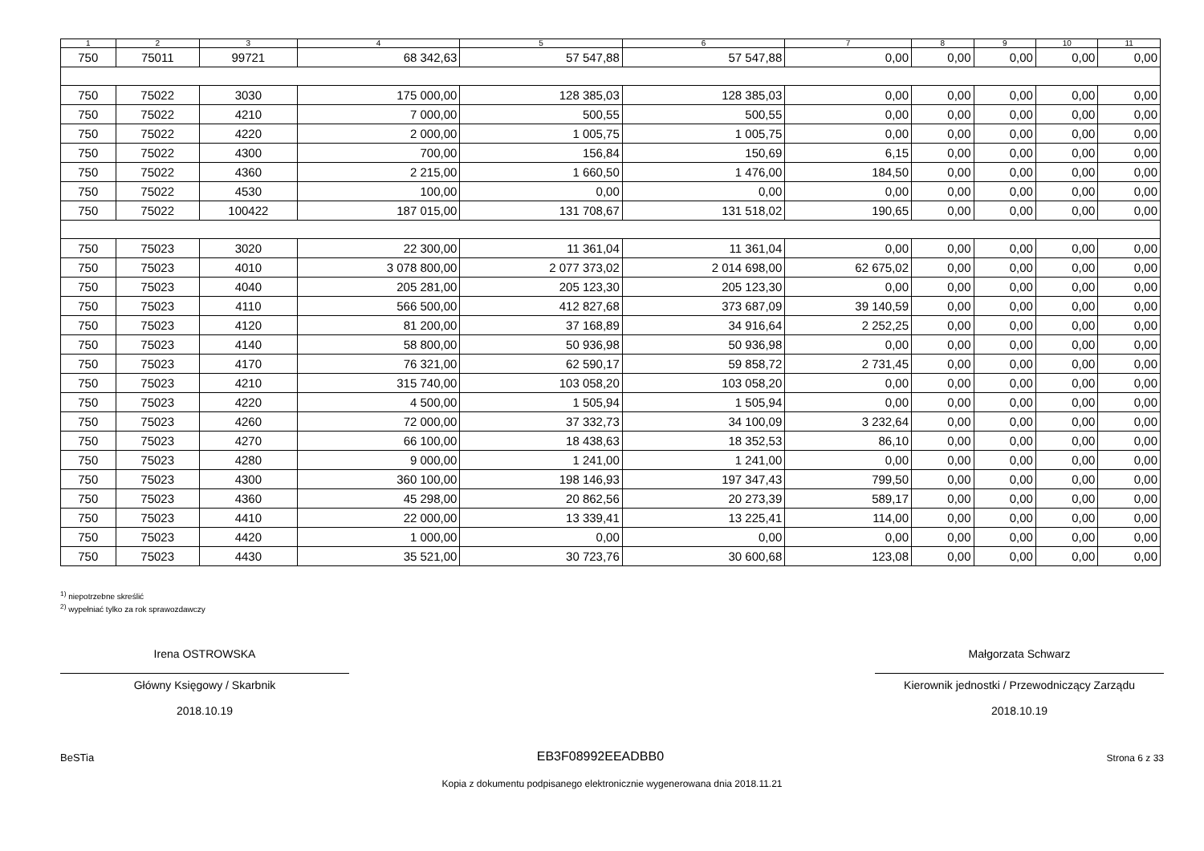| 1 | 2 | 3 | 4 | 5 | 6 | 7 | 8 | 9 | 10 | 11 |
| --- | --- | --- | --- | --- | --- | --- | --- | --- | --- | --- |
| 750 | 75011 | 99721 | 68 342,63 | 57 547,88 | 57 547,88 | 0,00 | 0,00 | 0,00 | 0,00 | 0,00 |
| 750 | 75022 | 3030 | 175 000,00 | 128 385,03 | 128 385,03 | 0,00 | 0,00 | 0,00 | 0,00 | 0,00 |
| 750 | 75022 | 4210 | 7 000,00 | 500,55 | 500,55 | 0,00 | 0,00 | 0,00 | 0,00 | 0,00 |
| 750 | 75022 | 4220 | 2 000,00 | 1 005,75 | 1 005,75 | 0,00 | 0,00 | 0,00 | 0,00 | 0,00 |
| 750 | 75022 | 4300 | 700,00 | 156,84 | 150,69 | 6,15 | 0,00 | 0,00 | 0,00 | 0,00 |
| 750 | 75022 | 4360 | 2 215,00 | 1 660,50 | 1 476,00 | 184,50 | 0,00 | 0,00 | 0,00 | 0,00 |
| 750 | 75022 | 4530 | 100,00 | 0,00 | 0,00 | 0,00 | 0,00 | 0,00 | 0,00 | 0,00 |
| 750 | 75022 | 100422 | 187 015,00 | 131 708,67 | 131 518,02 | 190,65 | 0,00 | 0,00 | 0,00 | 0,00 |
| 750 | 75023 | 3020 | 22 300,00 | 11 361,04 | 11 361,04 | 0,00 | 0,00 | 0,00 | 0,00 | 0,00 |
| 750 | 75023 | 4010 | 3 078 800,00 | 2 077 373,02 | 2 014 698,00 | 62 675,02 | 0,00 | 0,00 | 0,00 | 0,00 |
| 750 | 75023 | 4040 | 205 281,00 | 205 123,30 | 205 123,30 | 0,00 | 0,00 | 0,00 | 0,00 | 0,00 |
| 750 | 75023 | 4110 | 566 500,00 | 412 827,68 | 373 687,09 | 39 140,59 | 0,00 | 0,00 | 0,00 | 0,00 |
| 750 | 75023 | 4120 | 81 200,00 | 37 168,89 | 34 916,64 | 2 252,25 | 0,00 | 0,00 | 0,00 | 0,00 |
| 750 | 75023 | 4140 | 58 800,00 | 50 936,98 | 50 936,98 | 0,00 | 0,00 | 0,00 | 0,00 | 0,00 |
| 750 | 75023 | 4170 | 76 321,00 | 62 590,17 | 59 858,72 | 2 731,45 | 0,00 | 0,00 | 0,00 | 0,00 |
| 750 | 75023 | 4210 | 315 740,00 | 103 058,20 | 103 058,20 | 0,00 | 0,00 | 0,00 | 0,00 | 0,00 |
| 750 | 75023 | 4220 | 4 500,00 | 1 505,94 | 1 505,94 | 0,00 | 0,00 | 0,00 | 0,00 | 0,00 |
| 750 | 75023 | 4260 | 72 000,00 | 37 332,73 | 34 100,09 | 3 232,64 | 0,00 | 0,00 | 0,00 | 0,00 |
| 750 | 75023 | 4270 | 66 100,00 | 18 438,63 | 18 352,53 | 86,10 | 0,00 | 0,00 | 0,00 | 0,00 |
| 750 | 75023 | 4280 | 9 000,00 | 1 241,00 | 1 241,00 | 0,00 | 0,00 | 0,00 | 0,00 | 0,00 |
| 750 | 75023 | 4300 | 360 100,00 | 198 146,93 | 197 347,43 | 799,50 | 0,00 | 0,00 | 0,00 | 0,00 |
| 750 | 75023 | 4360 | 45 298,00 | 20 862,56 | 20 273,39 | 589,17 | 0,00 | 0,00 | 0,00 | 0,00 |
| 750 | 75023 | 4410 | 22 000,00 | 13 339,41 | 13 225,41 | 114,00 | 0,00 | 0,00 | 0,00 | 0,00 |
| 750 | 75023 | 4420 | 1 000,00 | 0,00 | 0,00 | 0,00 | 0,00 | 0,00 | 0,00 | 0,00 |
| 750 | 75023 | 4430 | 35 521,00 | 30 723,76 | 30 600,68 | 123,08 | 0,00 | 0,00 | 0,00 | 0,00 |
<sup>1)</sup> niepotrzebne skreślić
<sup>2)</sup> wypełniać tylko za rok sprawozdawczy
Irena OSTROWSKA
Główny Księgowy / Skarbnik
2018.10.19
Małgorzata Schwarz
Kierownik jednostki / Przewodniczący Zarządu
2018.10.19
BeSTia EB3F08992EEADBB0 Strona 6 z 33
Kopia z dokumentu podpisanego elektronicznie wygenerowana dnia 2018.11.21